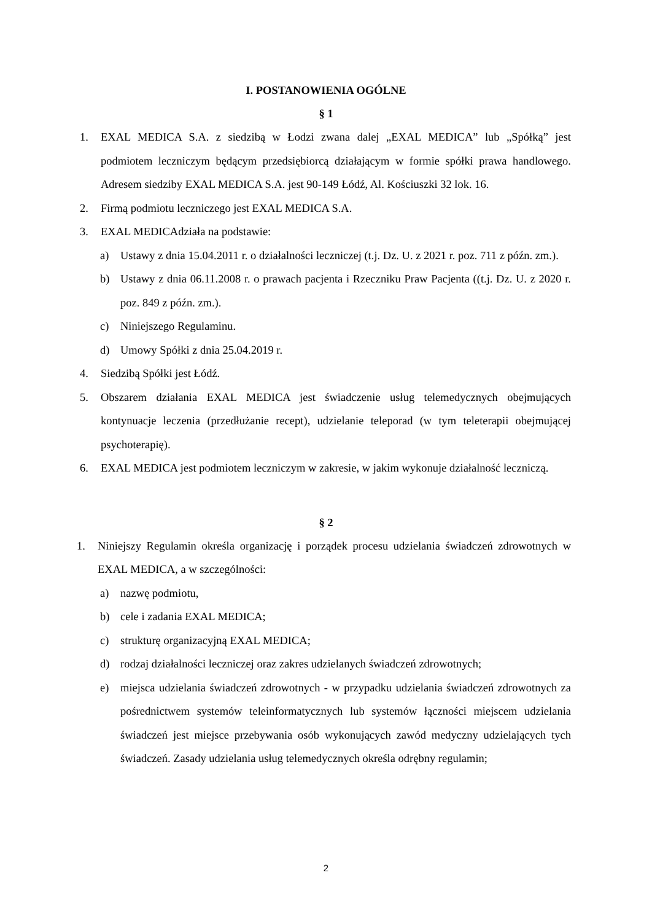I. POSTANOWIENIA OGÓLNE
§ 1
1. EXAL MEDICA S.A. z siedzibą w Łodzi zwana dalej „EXAL MEDICA” lub „Spółką” jest podmiotem leczniczym będącym przedsiębiorcą działającym w formie spółki prawa handlowego. Adresem siedziby EXAL MEDICA S.A. jest 90-149 Łódź, Al. Kościuszki 32 lok. 16.
2. Firmą podmiotu leczniczego jest EXAL MEDICA S.A.
3. EXAL MEDICAdziała na podstawie:
a) Ustawy z dnia 15.04.2011 r. o działalności leczniczej (t.j. Dz. U. z 2021 r. poz. 711 z późn. zm.).
b) Ustawy z dnia 06.11.2008 r. o prawach pacjenta i Rzeczniku Praw Pacjenta ((t.j. Dz. U. z 2020 r. poz. 849 z późn. zm.).
c) Niniejszego Regulaminu.
d) Umowy Spółki z dnia 25.04.2019 r.
4. Siedzibą Spółki jest Łódź.
5. Obszarem działania EXAL MEDICA jest świadczenie usług telemedycznych obejmujących kontynuacje leczenia (przedłużanie recept), udzielanie teleporad (w tym teleterapii obejmującej psychoterapię).
6. EXAL MEDICA jest podmiotem leczniczym w zakresie, w jakim wykonuje działalność leczniczą.
§ 2
1. Niniejszy Regulamin określa organizację i porządek procesu udzielania świadczeń zdrowotnych w EXAL MEDICA, a w szczególności:
a) nazwę podmiotu,
b) cele i zadania EXAL MEDICA;
c) strukturę organizacyjną EXAL MEDICA;
d) rodzaj działalności leczniczej oraz zakres udzielanych świadczeń zdrowotnych;
e) miejsca udzielania świadczeń zdrowotnych - w przypadku udzielania świadczeń zdrowotnych za pośrednictwem systemów teleinformatycznych lub systemów łączności miejscem udzielania świadczeń jest miejsce przebywania osób wykonujących zawód medyczny udzielających tych świadczeń. Zasady udzielania usług telemedycznych określa odrębny regulamin;
2